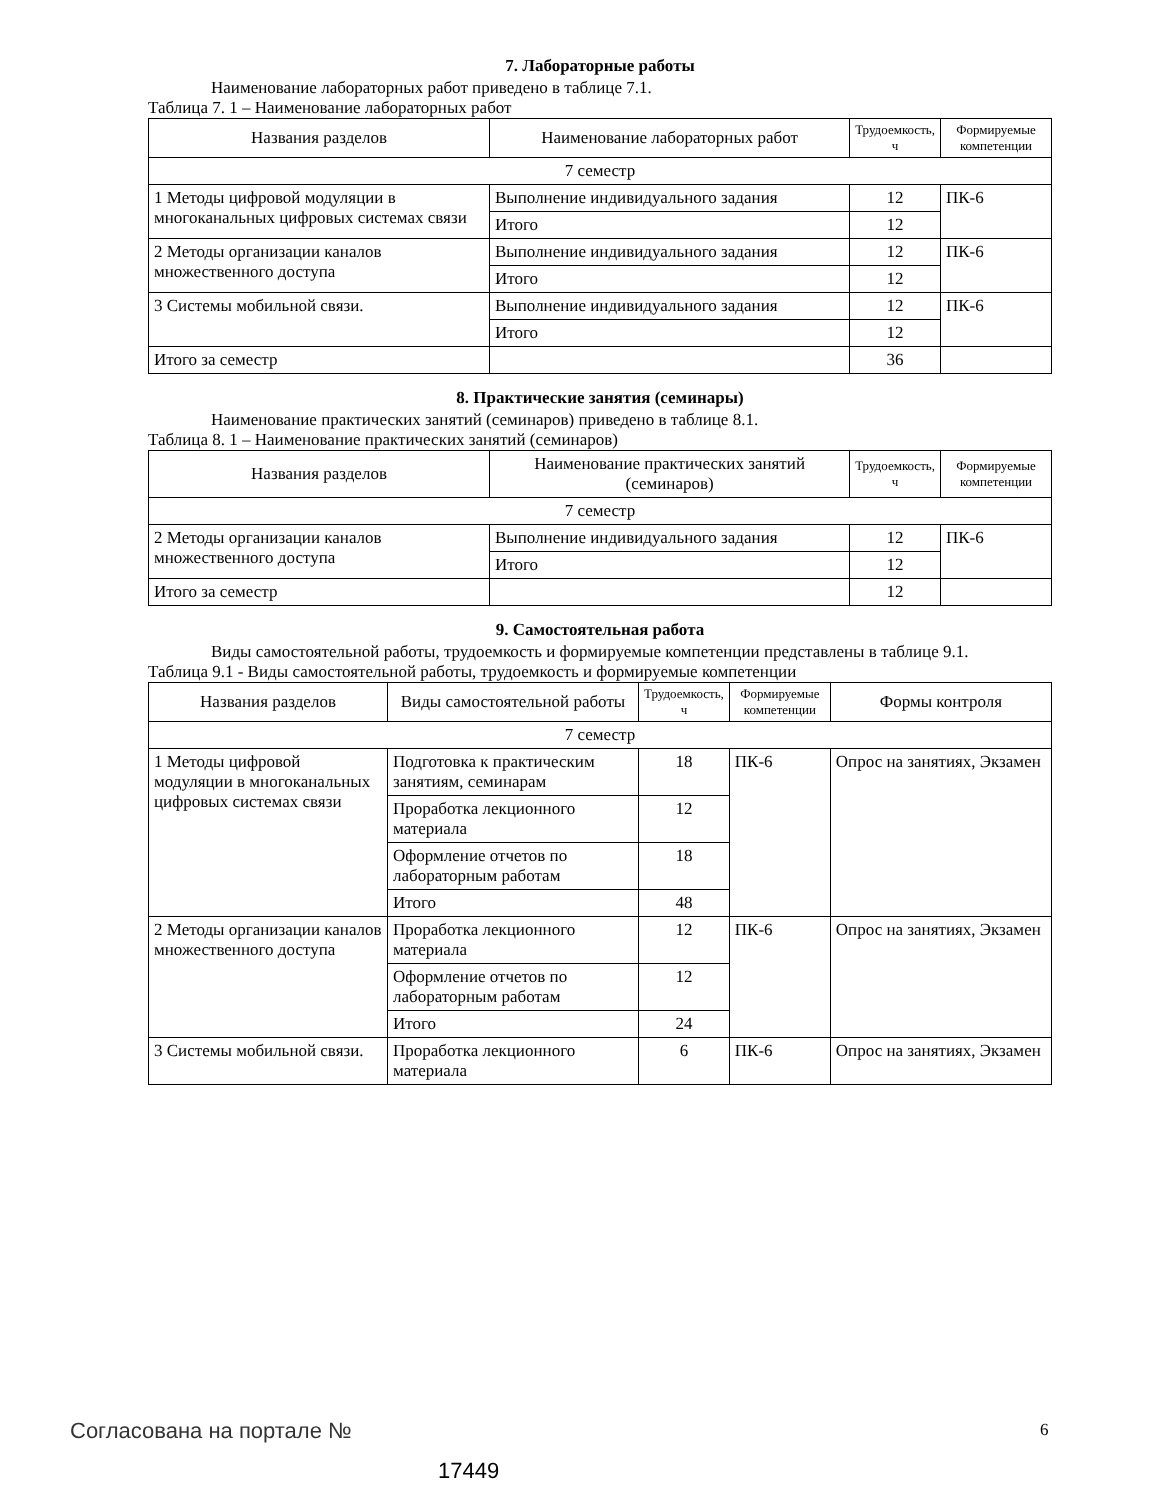7. Лабораторные работы
Наименование лабораторных работ приведено в таблице 7.1.
Таблица 7. 1 – Наименование лабораторных работ
| Названия разделов | Наименование лабораторных работ | Трудоемкость, ч | Формируемые компетенции |
| --- | --- | --- | --- |
| 7 семестр | | | |
| 1 Методы цифровой модуляции в многоканальных цифровых системах связи | Выполнение индивидуального задания | 12 | ПК-6 |
| | Итого | 12 | |
| 2 Методы организации каналов множественного доступа | Выполнение индивидуального задания | 12 | ПК-6 |
| | Итого | 12 | |
| 3 Системы мобильной связи. | Выполнение индивидуального задания | 12 | ПК-6 |
| | Итого | 12 | |
| Итого за семестр | | 36 | |
8. Практические занятия (семинары)
Наименование практических занятий (семинаров) приведено в таблице 8.1.
Таблица 8. 1 – Наименование практических занятий (семинаров)
| Названия разделов | Наименование практических занятий (семинаров) | Трудоемкость, ч | Формируемые компетенции |
| --- | --- | --- | --- |
| 7 семестр | | | |
| 2 Методы организации каналов множественного доступа | Выполнение индивидуального задания | 12 | ПК-6 |
| | Итого | 12 | |
| Итого за семестр | | 12 | |
9. Самостоятельная работа
Виды самостоятельной работы, трудоемкость и формируемые компетенции представлены в таблице 9.1.
Таблица 9.1 - Виды самостоятельной работы, трудоемкость и формируемые компетенции
| Названия разделов | Виды самостоятельной работы | Трудоемкость, ч | Формируемые компетенции | Формы контроля |
| --- | --- | --- | --- | --- |
| 7 семестр | | | | |
| 1 Методы цифровой модуляции в многоканальных цифровых системах связи | Подготовка к практическим занятиям, семинарам | 18 | ПК-6 | Опрос на занятиях, Экзамен |
| | Проработка лекционного материала | 12 | | |
| | Оформление отчетов по лабораторным работам | 18 | | |
| | Итого | 48 | | |
| 2 Методы организации каналов множественного доступа | Проработка лекционного материала | 12 | ПК-6 | Опрос на занятиях, Экзамен |
| | Оформление отчетов по лабораторным работам | 12 | | |
| | Итого | 24 | | |
| 3 Системы мобильной связи. | Проработка лекционного материала | 6 | ПК-6 | Опрос на занятиях, Экзамен |
Согласована на портале № 6
17449